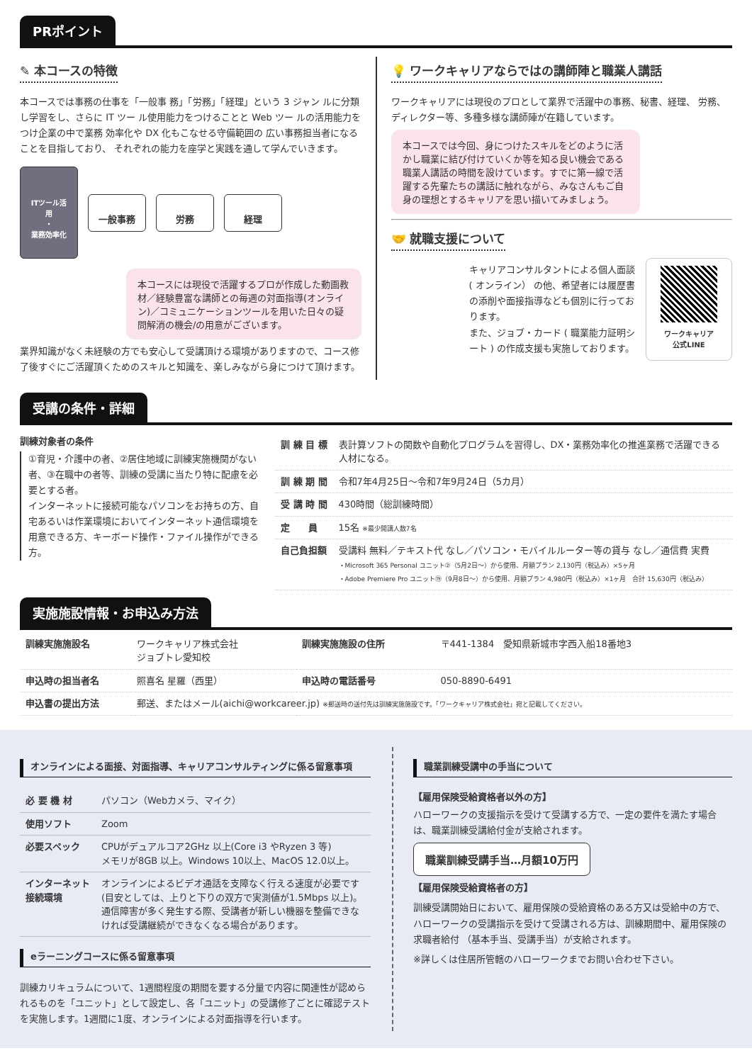PRポイント
✎ 本コースの特徴
本コースでは事務の仕事を「一般事 務」「労務」「経理」という 3 ジャン ルに分類し学習をし、さらに IT ツー ル使用能力をつけることと Web ツー ルの活用能力をつけ企業の中で業務 効率化や DX 化もこなせる守備範囲の 広い事務担当者になることを目指しており、 それぞれの能力を座学と実践を通して学んでいきます。
ITツール活用
・
業務効率化
一般事務 労務 経理
本コースには現役で活躍するプロが作成した動画教材／経験豊富な講師との毎週の対面指導(オンライン)／コミュニケーションツールを用いた日々の疑問解消の機会/の用意がございます。
業界知識がなく未経験の方でも安心して受講頂ける環境がありますので、コース修了後すぐにご活躍頂くためのスキルと知識を、楽しみながら身につけて頂けます。
💡 ワークキャリアならではの講師陣と職業人講話
ワークキャリアには現役のプロとして業界で活躍中の事務、秘書、経理、 労務、 ディレクター等、多種多様な講師陣が在籍しています。
本コースでは今回、身につけたスキルをどのように活かし職業に結び付けていくか等を知る良い機会である職業人講話の時間を設けています。すでに第一線で活躍する先輩たちの講話に触れながら、みなさんもご自身の理想とするキャリアを思い描いてみましょう。
🤝 就職支援について
キャリアコンサルタントによる個人面談 ( オンライン） の他、希望者には履歴書の添削や面接指導なども個別に行っております。
また、ジョブ・カード ( 職業能力証明シート ) の作成支援も実施しております。
ワークキャリア
公式LINE
受講の条件・詳細
訓練対象者の条件
①育児・介護中の者、②居住地域に訓練実施機関がない者、③在職中の者等、訓練の受講に当たり特に配慮を必要とする者。
インターネットに接続可能なパソコンをお持ちの方、自宅あるいは作業環境においてインターネット通信環境を用意できる方、キーボード操作・ファイル操作ができる方。
| 訓 練 目 標 | 表計算ソフトの関数や自動化プログラムを習得し、DX・業務効率化の推進業務で活躍できる人材になる。 |
| 訓 練 期 間 | 令和7年4月25日～令和7年9月24日（5カ月） |
| 受 講 時 間 | 430時間（総訓練時間） |
| 定 員 | 15名 ※最少開講人数7名 |
| 自己負担額 | 受講料 無料／テキスト代 なし／パソコン・モバイルルーター等の貸与 なし／通信費 実費 ・Microsoft 365 Personal ユニット②（5月2日～）から使用、月額プラン 2,130円（税込み）×5ヶ月 ・Adobe Premiere Pro ユニット⑲（9月8日～）から使用、月額プラン 4,980円（税込み）×1ヶ月 合計 15,630円（税込み） |
実施施設情報・お申込み方法
| 訓練実施施設名 | ワークキャリア株式会社 ジョブトレ愛知校 | 訓練実施施設の住所 | 〒441-1384 愛知県新城市字西入船18番地3 |
| 申込時の担当者名 | 照喜名 星羅（西里） | 申込時の電話番号 | 050-8890-6491 |
| 申込書の提出方法 | 郵送、またはメール(aichi@workcareer.jp) ※郵送時の送付先は訓練実施施設です。「ワークキャリア株式会社」宛と記載してください。 | | |
オンラインによる面接、対面指導、キャリアコンサルティングに係る留意事項
| 必 要 機 材 | パソコン（Webカメラ、マイク） |
| 使用ソフト | Zoom |
| 必要スペック | CPUがデュアルコア2GHz 以上(Core i3 やRyzen 3 等) メモリが8GB 以上。Windows 10以上、MacOS 12.0以上。 |
| インターネット 接続環境 | オンラインによるビデオ通話を支障なく行える速度が必要です (目安としては、上りと下りの双方で実測値が1.5Mbps 以上)。 通信障害が多く発生する際、受講者が新しい機器を整備できなければ受講継続ができなくなる場合があります。 |
eラーニングコースに係る留意事項
訓練カリキュラムについて、1週間程度の期間を要する分量で内容に関連性が認められるものを「ユニット」として設定し、各「ユニット」の受講修了ごとに確認テストを実施します。1週間に1度、オンラインによる対面指導を行います。
職業訓練受講中の手当について
【雇用保険受給資格者以外の方】
ハローワークの支援指示を受けて受講する方で、一定の要件を満たす場合は、職業訓練受講給付金が支給されます。
職業訓練受講手当…月額10万円
【雇用保険受給資格者の方】
訓練受講開始日において、雇用保険の受給資格のある方又は受給中の方で、ハローワークの受講指示を受けて受講される方は、訓練期間中、雇用保険の求職者給付 （基本手当、受講手当）が支給されます。
※詳しくは住居所管轄のハローワークまでお問い合わせ下さい。